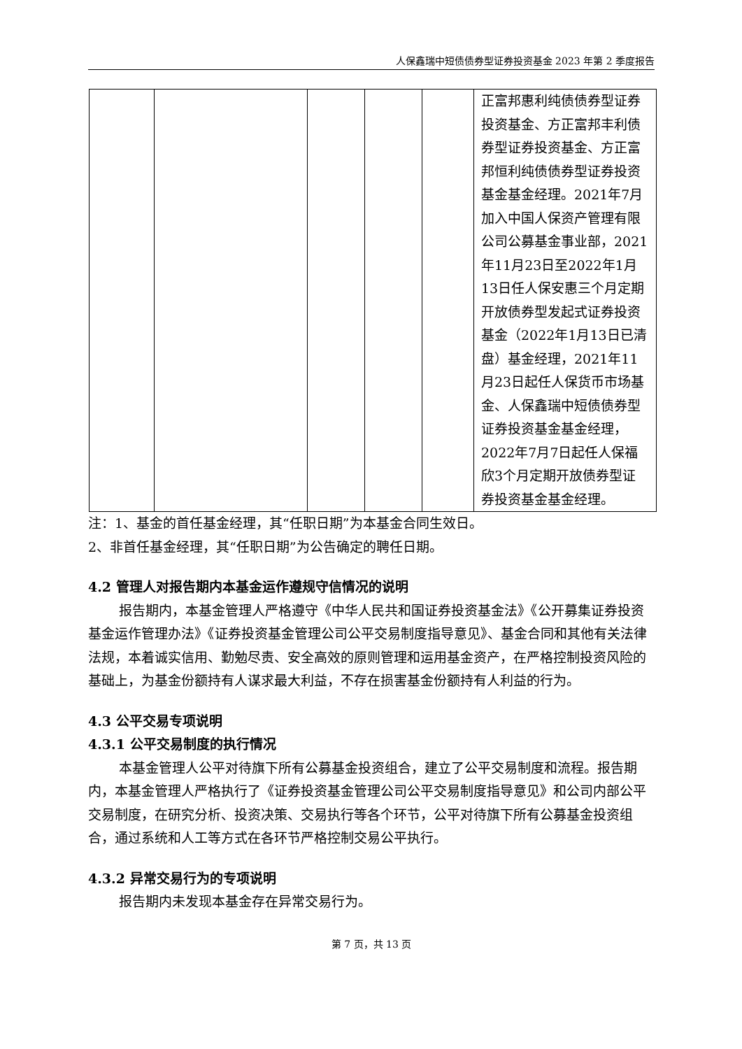人保鑫瑞中短债债券型证券投资基金 2023 年第 2 季度报告
| | | | | | 正富邦惠利纯债债券型证券投资基金、方正富邦丰利债券型证券投资基金、方正富邦恒利纯债债券型证券投资基金基金经理。2021年7月加入中国人保资产管理有限公司公募基金事业部，2021年11月23日至2022年1月13日任人保安惠三个月定期开放债券型发起式证券投资基金（2022年1月13日已清盘）基金经理，2021年11月23日起任人保货币市场基金、人保鑫瑞中短债债券型证券投资基金基金经理，2022年7月7日起任人保福欣3个月定期开放债券型证券投资基金基金经理。 |
注：1、基金的首任基金经理，其“任职日期”为本基金合同生效日。
2、非首任基金经理，其“任职日期”为公告确定的聘任日期。
4.2 管理人对报告期内本基金运作遵规守信情况的说明
报告期内，本基金管理人严格遵守《中华人民共和国证券投资基金法》《公开募集证券投资基金运作管理办法》《证券投资基金管理公司公平交易制度指导意见》、基金合同和其他有关法律法规，本着诚实信用、勤勉尽责、安全高效的原则管理和运用基金资产，在严格控制投资风险的基础上，为基金份额持有人谋求最大利益，不存在损害基金份额持有人利益的行为。
4.3 公平交易专项说明
4.3.1 公平交易制度的执行情况
本基金管理人公平对待旗下所有公募基金投资组合，建立了公平交易制度和流程。报告期内，本基金管理人严格执行了《证券投资基金管理公司公平交易制度指导意见》和公司内部公平交易制度，在研究分析、投资决策、交易执行等各个环节，公平对待旗下所有公募基金投资组合，通过系统和人工等方式在各环节严格控制交易公平执行。
4.3.2 异常交易行为的专项说明
报告期内未发现本基金存在异常交易行为。
第 7 页，共 13 页